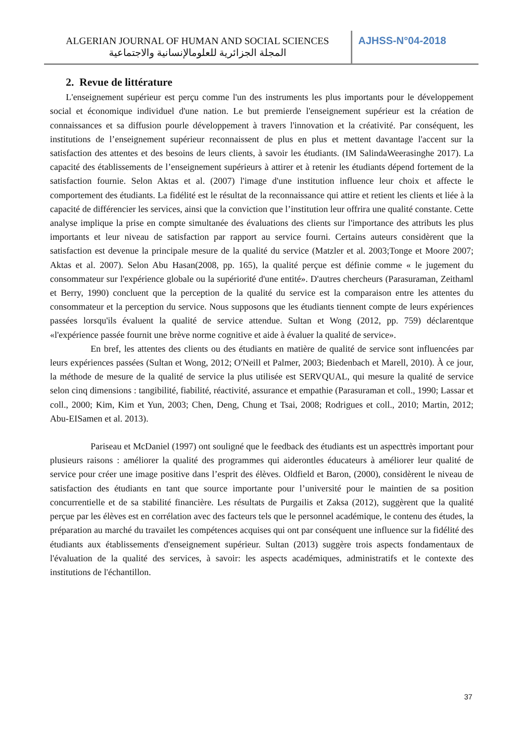ALGERIAN JOURNAL OF HUMAN AND SOCIAL SCIENCES
المجلة الجزائرية للعلومالإنسانية والاجتماعية
AJHSS-N°04-2018
2. Revue de littérature
L'enseignement supérieur est perçu comme l'un des instruments les plus importants pour le développement social et économique individuel d'une nation. Le but premierde l'enseignement supérieur est la création de connaissances et sa diffusion pourle développement à travers l'innovation et la créativité. Par conséquent, les institutions de l’enseignement supérieur reconnaissent de plus en plus et mettent davantage l'accent sur la satisfaction des attentes et des besoins de leurs clients, à savoir les étudiants. (IM SalindaWeerasinghe 2017). La capacité des établissements de l’enseignement supérieurs à attirer et à retenir les étudiants dépend fortement de la satisfaction fournie. Selon Aktas et al. (2007) l'image d'une institution influence leur choix et affecte le comportement des étudiants. La fidélité est le résultat de la reconnaissance qui attire et retient les clients et liée à la capacité de différencier les services, ainsi que la conviction que l’institution leur offrira une qualité constante. Cette analyse implique la prise en compte simultanée des évaluations des clients sur l'importance des attributs les plus importants et leur niveau de satisfaction par rapport au service fourni. Certains auteurs considèrent que la satisfaction est devenue la principale mesure de la qualité du service (Matzler et al. 2003;Tonge et Moore 2007; Aktas et al. 2007). Selon Abu Hasan(2008, pp. 165), la qualité perçue est définie comme « le jugement du consommateur sur l'expérience globale ou la supériorité d'une entité». D'autres chercheurs (Parasuraman, Zeithaml et Berry, 1990) concluent que la perception de la qualité du service est la comparaison entre les attentes du consommateur et la perception du service. Nous supposons que les étudiants tiennent compte de leurs expériences passées lorsqu'ils évaluent la qualité de service attendue. Sultan et Wong (2012, pp. 759) déclarentque «l'expérience passée fournit une brève norme cognitive et aide à évaluer la qualité de service».
En bref, les attentes des clients ou des étudiants en matière de qualité de service sont influencées par leurs expériences passées (Sultan et Wong, 2012; O'Neill et Palmer, 2003; Biedenbach et Marell, 2010). À ce jour, la méthode de mesure de la qualité de service la plus utilisée est SERVQUAL, qui mesure la qualité de service selon cinq dimensions : tangibilité, fiabilité, réactivité, assurance et empathie (Parasuraman et coll., 1990; Lassar et coll., 2000; Kim, Kim et Yun, 2003; Chen, Deng, Chung et Tsai, 2008; Rodrigues et coll., 2010; Martin, 2012; Abu-EISamen et al. 2013).
Pariseau et McDaniel (1997) ont souligné que le feedback des étudiants est un aspecttrès important pour plusieurs raisons : améliorer la qualité des programmes qui aiderontles éducateurs à améliorer leur qualité de service pour créer une image positive dans l’esprit des élèves. Oldfield et Baron, (2000), considèrent le niveau de satisfaction des étudiants en tant que source importante pour l’université pour le maintien de sa position concurrentielle et de sa stabilité financière. Les résultats de Purgailis et Zaksa (2012), suggèrent que la qualité perçue par les élèves est en corrélation avec des facteurs tels que le personnel académique, le contenu des études, la préparation au marché du travailet les compétences acquises qui ont par conséquent une influence sur la fidélité des étudiants aux établissements d'enseignement supérieur. Sultan (2013) suggère trois aspects fondamentaux de l'évaluation de la qualité des services, à savoir: les aspects académiques, administratifs et le contexte des institutions de l'échantillon.
37